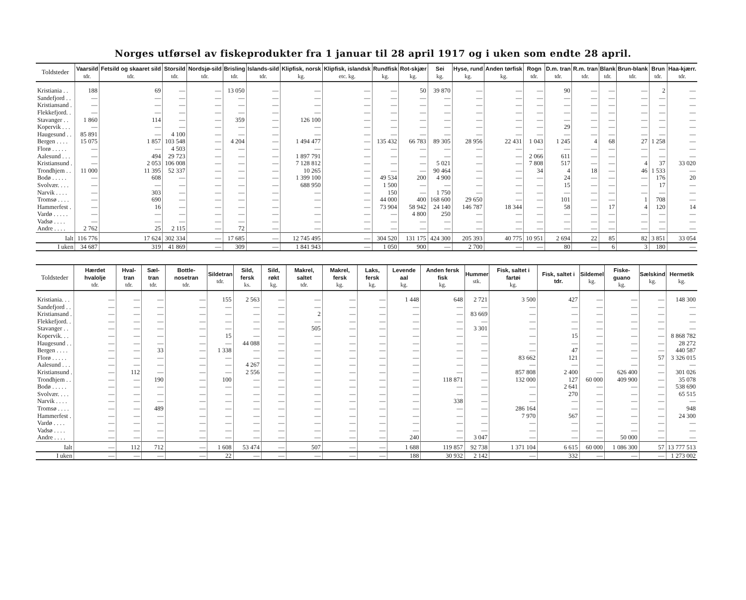Norges utførsel av fiskeprodukter fra 1 januar til 28 april 1917 og i uken som endte 28 april.
| Toldsteder | Vaarsild tdr. | Fetsild og skaaret sild tdr. | Storsild tdr. | Nordsjø-sild tdr. | Brisling tdr. | Islands-sild tdr. | Klipfisk, norsk kg. | Klipfisk, islandsk etc. kg. | Rundfisk kg. | Rot-skjær kg. | Sei kg. | Hyse, rund kg. | Anden tørfisk kg. | Rogn tdr. | D.m. tran tdr. | R.m. tran tdr. | Blank tdr. | Brun-blank tdr. | Brun tdr. | Haa-kjærr. tdr. |
| --- | --- | --- | --- | --- | --- | --- | --- | --- | --- | --- | --- | --- | --- | --- | --- | --- | --- | --- | --- | --- |
| Kristiania . . | 188 | 69 | — | — | 13 050 | — | — | — | — | 50 | 39 870 | — | — | — | 90 | — | — | — | 2 | — |
| Sandefjord . . | — | — | — | — | — | — | — | — | — | — | — | — | — | — | — | — | — | — | — | — |
| Kristiansand . | — | — | — | — | — | — | — | — | — | — | — | — | — | — | — | — | — | — | — | — |
| Flekkefjord. . | — | — | — | — | — | — | — | — | — | — | — | — | — | — | — | — | — | — | — | — |
| Stavanger . . | 1 860 | 114 | — | — | 359 | — | 126 100 | — | — | — | — | — | — | — | — | — | — | — | — | — |
| Kopervik . . . | — | — | — | — | — | — | — | — | — | — | — | — | — | — | 29 | — | — | — | — | — |
| Haugesund . . | 85 891 | — | 4 100 | — | — | — | — | — | — | — | — | — | — | — | — | — | — | — | — | — |
| Bergen . . . . | 15 075 | 1 857 | 103 548 | — | 4 204 | — | 1 494 477 | — | 135 432 | 66 783 | 89 305 | 28 956 | 22 431 | 1 043 | 1 245 | 4 | 68 | 27 | 1 258 | — |
| Florø . . . . . | — | — | 4 503 | — | — | — | — | — | — | — | — | — | — | — | — | — | — | — | — | — |
| Aalesund . . . | — | 494 | 29 723 | — | — | — | 1 897 791 | — | — | — | — | — | — | 2 066 | 611 | — | — | — | — | — |
| Kristiansund . | — | 2 053 | 106 008 | — | — | — | 7 128 812 | — | — | — | 5 021 | — | — | 7 808 | 517 | — | — | 4 | 37 | 33 020 |
| Trondhjem . . | 11 000 | 11 395 | 52 337 | — | — | — | 10 265 | — | — | — | 90 464 | — | — | 34 | 4 | 18 | — | 46 | 1 533 | — |
| Bodø . . . . . | — | 608 | — | — | — | — | 1 399 100 | — | 49 534 | 200 | 4 900 | — | — | — | 24 | — | — | — | 176 | 20 |
| Svolvær. . . . | — | — | — | — | — | — | 688 950 | — | 1 500 | — | — | — | — | — | 15 | — | — | — | 17 | — |
| Narvik . . . . | — | 303 | — | — | — | — | — | — | 150 | — | 1 750 | — | — | — | — | — | — | — | — | — |
| Tromsø . . . . | — | 690 | — | — | — | — | — | — | 44 000 | 400 | 168 600 | 29 650 | — | — | 101 | — | — | 1 | 708 | — |
| Hammerfest . | — | 16 | — | — | — | — | — | — | 73 904 | 58 942 | 24 140 | 146 787 | 18 344 | — | 58 | — | 17 | 4 | 120 | 14 |
| Vardø . . . . . | — | — | — | — | — | — | — | — | — | 4 800 | 250 | — | — | — | — | — | — | — | — | — |
| Vadsø . . . . | — | — | — | — | — | — | — | — | — | — | — | — | — | — | — | — | — | — | — | — |
| Andre . . . . | 2 762 | 25 | 2 115 | — | 72 | — | — | — | — | — | — | — | — | — | — | — | — | — | — | — |
| Ialt | 116 776 | 17 624 | 302 334 | — | 17 685 | — | 12 745 495 | — | 304 520 | 131 175 | 424 300 | 205 393 | 40 775 | 10 951 | 2 694 | 22 | 85 | 82 | 3 851 | 33 054 |
| I uken | 34 687 | 319 | 41 869 | — | 309 | — | 1 841 943 | — | 1 050 | 900 | — | 2 700 | — | — | 80 | — | 6 | 3 | 180 | — |
| Toldsteder | Hærdet hvalolje tdr. | Hval-tran tdr. | Sæl-tran tdr. | Bottle-nosetran tdr. | Sildetran tdr. | Sild, fersk ks. | Sild, røkt kg. | Makrel, saltet tdr. | Makrel, fersk kg. | Laks, fersk kg. | Levende aal kg. | Anden fersk fisk kg. | Hummer stk. | Fisk, saltet i fartøi kg. | Fisk, saltet i tdr. | Sildemel kg. | Fiske-guano kg. | Sælskind kg. | Hermetik kg. |
| --- | --- | --- | --- | --- | --- | --- | --- | --- | --- | --- | --- | --- | --- | --- | --- | --- | --- | --- | --- |
| Kristiania. . . | — | — | — | — | 155 | 2 563 | — | — | — | — | 1 448 | 648 | 2 721 | 3 500 | 427 | — | — | — | 148 300 |
| Sandefjord . . | — | — | — | — | — | — | — | — | — | — | — | — | — | — | — | — | — | — | — |
| Kristiansand . | — | — | — | — | — | — | — | 2 | — | — | — | — | 83 669 | — | — | — | — | — | — |
| Flekkefjord. . | — | — | — | — | — | — | — | — | — | — | — | — | — | — | — | — | — | — | — |
| Stavanger . . | — | — | — | — | — | — | — | 505 | — | — | — | — | 3 301 | — | — | — | — | — | — |
| Kopervik. . . | — | — | — | — | 15 | — | — | — | — | — | — | — | — | — | 15 | — | — | — | 8 868 782 |
| Haugesund . . | — | — | — | — | — | 44 088 | — | — | — | — | — | — | — | — | — | — | — | — | 28 272 |
| Bergen . . . . | — | — | 33 | — | 1 338 | — | — | — | — | — | — | — | — | — | 47 | — | — | — | 440 587 |
| Florø . . . . . | — | — | — | — | — | — | — | — | — | — | — | — | — | 83 662 | 121 | — | — | 57 | 3 326 015 |
| Aalesund . . . | — | — | — | — | — | 4 267 | — | — | — | — | — | — | — | — | — | — | — | — | — |
| Kristiansund . | — | 112 | — | — | — | 2 556 | — | — | — | — | — | — | — | 857 808 | 2 400 | — | 626 400 | — | 301 026 |
| Trondhjem . . | — | — | 190 | — | 100 | — | — | — | — | — | — | 118 871 | — | 132 000 | 127 | 60 000 | 409 900 | — | 35 078 |
| Bodø . . . . . | — | — | — | — | — | — | — | — | — | — | — | — | — | — | 2 641 | — | — | — | 538 690 |
| Svolvær. . . . | — | — | — | — | — | — | — | — | — | — | — | — | — | — | 270 | — | — | — | 65 515 |
| Narvik . . . . | — | — | — | — | — | — | — | — | — | — | — | 338 | — | — | — | — | — | — | — |
| Tromsø . . . . | — | — | 489 | — | — | — | — | — | — | — | — | — | — | 286 164 | — | — | — | — | 948 |
| Hammerfest . | — | — | — | — | — | — | — | — | — | — | — | — | — | 7 970 | 567 | — | — | — | 24 300 |
| Vardø . . . . | — | — | — | — | — | — | — | — | — | — | — | — | — | — | — | — | — | — | — |
| Vadsø . . . . | — | — | — | — | — | — | — | — | — | — | — | — | — | — | — | — | — | — | — |
| Andre . . . . | — | — | — | — | — | — | — | — | — | — | 240 | — | 3 047 | — | — | — | 50 000 | — | — |
| Ialt | — | 112 | 712 | — | 1 608 | 53 474 | — | 507 | — | — | 1 688 | 119 857 | 92 738 | 1 371 104 | 6 615 | 60 000 | 1 086 300 | 57 | 13 777 513 |
| I uken | — | — | — | — | 22 | — | — | — | — | — | 188 | 30 932 | 2 142 | — | 332 | — | — | — | 1 273 002 |